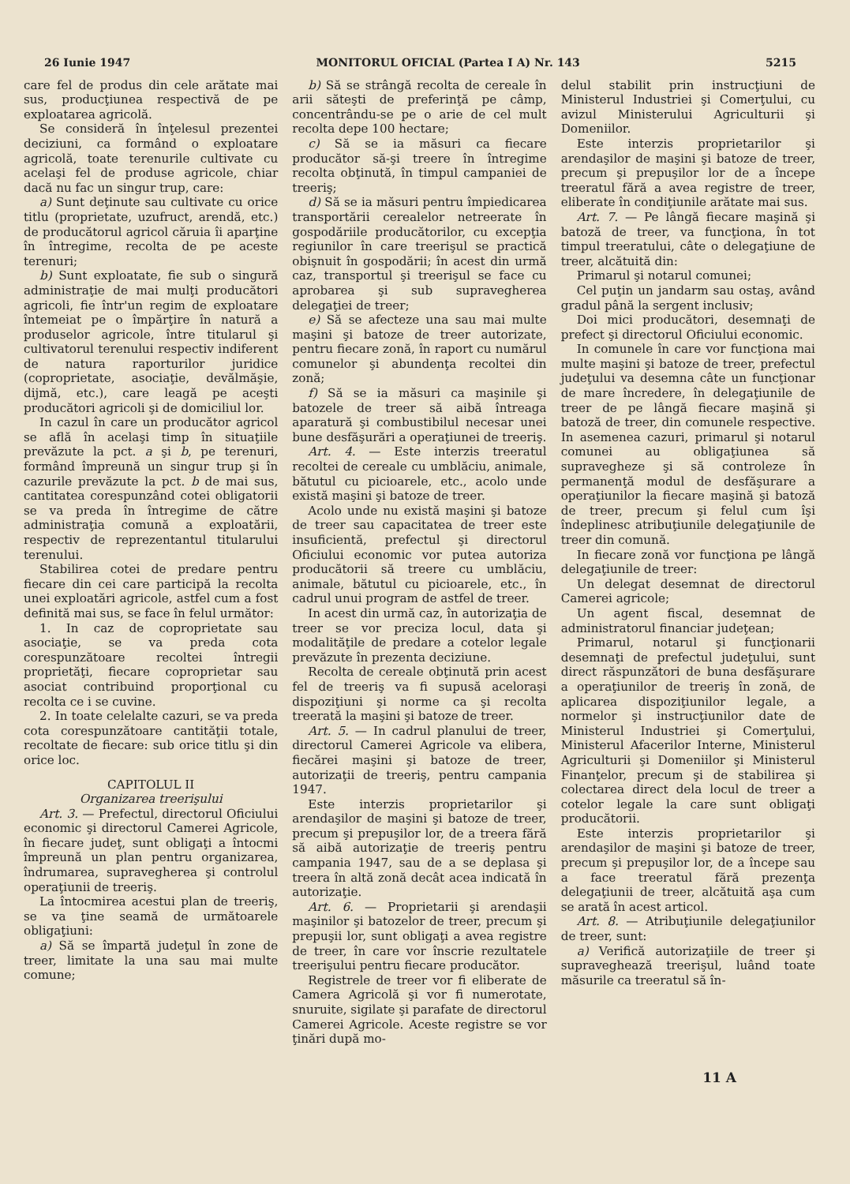26 Iunie 1947 MONITORUL OFICIAL (Partea I A) Nr. 143 5215
care fel de produs din cele arătate mai sus, producţiunea respectivă de pe exploatarea agricolă.
Se consideră în înţelesul prezentei deciziuni, ca formând o exploatare agricolă, toate terenurile cultivate cu acelaşi fel de produse agricole, chiar dacă nu fac un singur trup, care:
a) Sunt deţinute sau cultivate cu orice titlu (proprietate, uzufruct, arendă, etc.) de producătorul agricol căruia îi aparţine în întregime, recolta de pe aceste terenuri;
b) Sunt exploatate, fie sub o singură administraţie de mai mulţi producători agricoli, fie într'un regim de exploatare întemeiat pe o împărţire în natură a produselor agricole, între titularul şi cultivatorul terenului respectiv indiferent de natura raporturilor juridice (coproprietate, asociaţie, devălmăşie, dijmă, etc.), care leagă pe aceşti producători agricoli şi de domiciliul lor.
In cazul în care un producător agricol se află în acelaşi timp în situaţiile prevăzute la pct. a şi b, pe terenuri, formând împreună un singur trup şi în cazurile prevăzute la pct. b de mai sus, cantitatea corespunzând cotei obligatorii se va preda în întregime de către administraţia comună a exploatării, respectiv de reprezentantul titularului terenului.
Stabilirea cotei de predare pentru fiecare din cei care participă la recolta unei exploatări agricole, astfel cum a fost definită mai sus, se face în felul următor:
1. In caz de coproprietate sau asociaţie, se va preda cota corespunzătoare recoltei întregii proprietăţi, fiecare coproprietar sau asociat contribuind proporţional cu recolta ce i se cuvine.
2. In toate celelalte cazuri, se va preda cota corespunzătoare cantităţii totale, recoltate de fiecare: sub orice titlu şi din orice loc.
CAPITOLUL II
Organizarea treerişului
Art. 3. — Prefectul, directorul Oficiului economic şi directorul Camerei Agricole, în fiecare judeţ, sunt obligaţi a întocmi împreună un plan pentru organizarea, îndrumarea, supravegherea şi controlul operaţiunii de treeriş.
La întocmirea acestui plan de treeriş, se va ţine seamă de următoarele obligaţiuni:
a) Să se împartă judeţul în zone de treer, limitate la una sau mai multe comune;
b) Să se strângă recolta de cereale în arii săteşti de preferinţă pe câmp, concentrându-se pe o arie de cel mult recolta depe 100 hectare;
c) Să se ia măsuri ca fiecare producător să-şi treere în întregime recolta obţinută, în timpul campaniei de treeriş;
d) Să se ia măsuri pentru împiedicarea transportării cerealelor netreerate în gospodăriile producătorilor, cu excepţia regiunilor în care treerişul se practică obişnuit în gospodării; în acest din urmă caz, transportul şi treerişul se face cu aprobarea şi sub supravegherea delegaţiei de treer;
e) Să se afecteze una sau mai multe maşini şi batoze de treer autorizate, pentru fiecare zonă, în raport cu numărul comunelor şi abundenţa recoltei din zonă;
f) Să se ia măsuri ca maşinile şi batozele de treer să aibă întreaga aparatură şi combustibilul necesar unei bune desfăşurări a operaţiunei de treeriş.
Art. 4. — Este interzis treeratul recoltei de cereale cu umblăciu, animale, bătutul cu picioarele, etc., acolo unde există maşini şi batoze de treer.
Acolo unde nu există maşini şi batoze de treer sau capacitatea de treer este insuficientă, prefectul şi directorul Oficiului economic vor putea autoriza producătorii să treere cu umblăciu, animale, bătutul cu picioarele, etc., în cadrul unui program de astfel de treer.
In acest din urmă caz, în autorizaţia de treer se vor preciza locul, data şi modalităţile de predare a cotelor legale prevăzute în prezenta deciziune.
Recolta de cereale obţinută prin acest fel de treeriş va fi supusă aceloraşi dispoziţiuni şi norme ca şi recolta treerată la maşini şi batoze de treer.
Art. 5. — In cadrul planului de treer, directorul Camerei Agricole va elibera, fiecărei maşini şi batoze de treer, autorizaţii de treeriş, pentru campania 1947.
Este interzis proprietarilor şi arendaşilor de maşini şi batoze de treer, precum şi prepuşilor lor, de a treera fără să aibă autorizaţie de treeriş pentru campania 1947, sau de a se deplasa şi treera în altă zonă decât acea indicată în autorizaţie.
Art. 6. — Proprietarii şi arendaşii maşinilor şi batozelor de treer, precum şi prepuşii lor, sunt obligaţi a avea registre de treer, în care vor înscrie rezultatele treerişului pentru fiecare producător.
Registrele de treer vor fi eliberate de Camera Agricolă şi vor fi numerotate, snuruite, sigilate şi parafate de directorul Camerei Agricole. Aceste registre se vor ţinări după mo-
delul stabilit prin instrucţiuni de Ministerul Industriei şi Comerţului, cu avizul Ministerului Agriculturii şi Domeniilor.
Este interzis proprietarilor şi arendaşilor de maşini şi batoze de treer, precum şi prepuşilor lor de a începe treeratul fără a avea registre de treer, eliberate în condiţiunile arătate mai sus.
Art. 7. — Pe lângă fiecare maşină şi batoză de treer, va funcţiona, în tot timpul treeratului, câte o delegaţiune de treer, alcătuită din:
Primarul şi notarul comunei;
Cel puţin un jandarm sau ostaş, având gradul până la sergent inclusiv;
Doi mici producători, desemnaţi de prefect şi directorul Oficiului economic.
In comunele în care vor funcţiona mai multe maşini şi batoze de treer, prefectul judeţului va desemna câte un funcţionar de mare încredere, în delegaţiunile de treer de pe lângă fiecare maşină şi batoză de treer, din comunele respective. In asemenea cazuri, primarul şi notarul comunei au obligaţiunea să supravegheze şi să controleze în permanenţă modul de desfăşurare a operaţiunilor la fiecare maşină şi batoză de treer, precum şi felul cum îşi îndeplinesc atribuţiunile delegaţiunile de treer din comună.
In fiecare zonă vor funcţiona pe lângă delegaţiunile de treer:
Un delegat desemnat de directorul Camerei agricole;
Un agent fiscal, desemnat de administratorul financiar judeţean;
Primarul, notarul şi funcţionarii desemnaţi de prefectul judeţului, sunt direct răspunzători de buna desfăşurare a operaţiunilor de treeriş în zonă, de aplicarea dispoziţiunilor legale, a normelor şi instrucţiunilor date de Ministerul Industriei şi Comerţului, Ministerul Afacerilor Interne, Ministerul Agriculturii şi Domeniilor şi Ministerul Finanţelor, precum şi de stabilirea şi colectarea direct dela locul de treer a cotelor legale la care sunt obligaţi producătorii.
Este interzis proprietarilor şi arendaşilor de maşini şi batoze de treer, precum şi prepuşilor lor, de a începe sau a face treeratul fără prezenţa delegaţiunii de treer, alcătuită aşa cum se arată în acest articol.
Art. 8. — Atribuţiunile delegaţiunilor de treer, sunt:
a) Verifică autorizaţiile de treer şi supraveghează treerişul, luând toate măsurile ca treeratul să în-
11 A